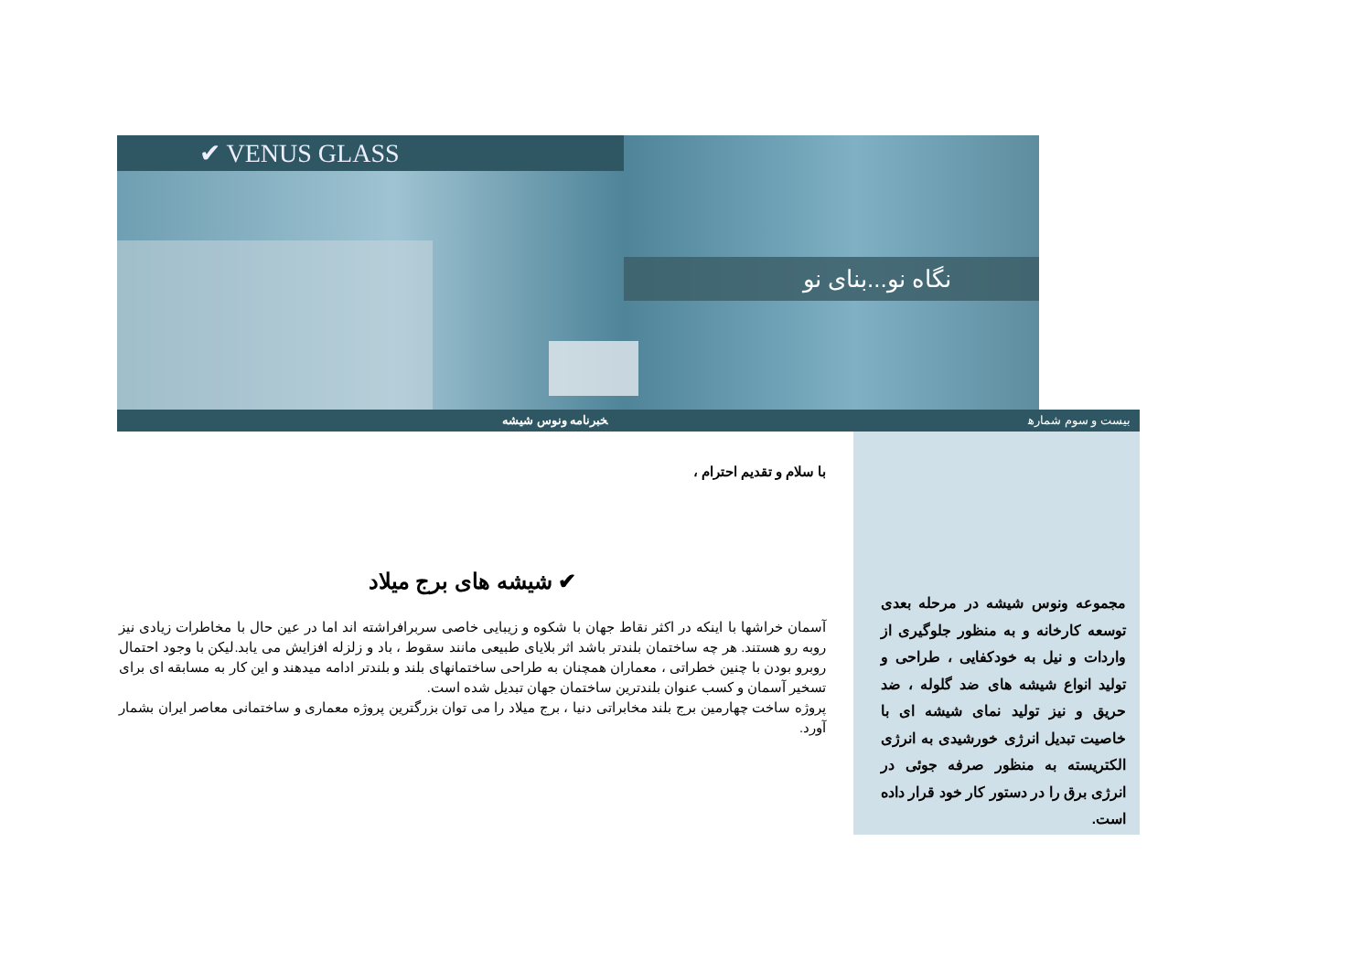✔ VENUS GLASS
نگاه نو...بنای نو
بیست و سوم شماره خبرنامه ونوس شیشه
با سلام و تقدیم احترام ،
✔ شیشه های برج میلاد
آسمان خراشها با اینکه در اکثر نقاط جهان با شکوه و زیبایی خاصی سربرافراشته اند اما در عین حال با مخاطرات زیادی نیز روبه رو هستند. هر چه ساختمان بلندتر باشد اثر بلایای طبیعی مانند سقوط ، باد و زلزله افزایش می یابد.لیکن با وجود احتمال روبرو بودن با چنین خطراتی ، معماران همچنان به طراحی ساختمانهای بلند و بلندتر ادامه میدهند و این کار به مسابقه ای برای تسخیر آسمان و کسب عنوان بلندترین ساختمان جهان تبدیل شده است.
پروژه ساخت چهارمین برج بلند مخابراتی دنیا ، برج میلاد را می توان بزرگترین پروژه معماری و ساختمانی معاصر ایران بشمار آورد.
مجموعه ونوس شیشه در مرحله بعدی توسعه کارخانه و به منظور جلوگیری از واردات و نیل به خودکفایی ، طراحی و تولید انواع شیشه های ضد گلوله ، ضد حریق و نیز تولید نمای شیشه ای با خاصیت تبدیل انرژی خورشیدی به انرژی الکتریسته به منظور صرفه جوئی در انرژی برق را در دستور کار خود قرار داده است.